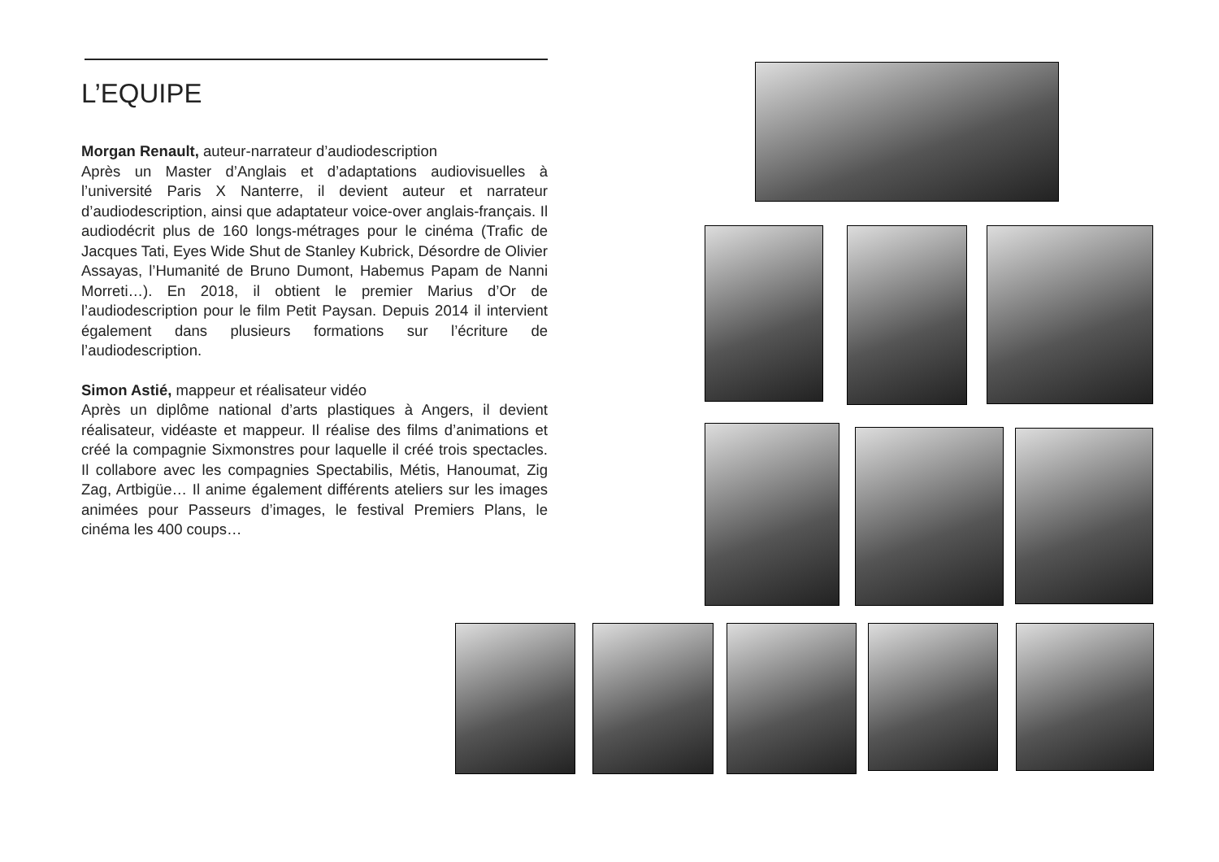L’EQUIPE
Morgan Renault, auteur-narrateur d’audiodescription
Après un Master d’Anglais et d’adaptations audiovisuelles à l’université Paris X Nanterre, il devient auteur et narrateur d’audiodescription, ainsi que adaptateur voice-over anglais-français. Il audiodécrit plus de 160 longs-métrages pour le cinéma (Trafic de Jacques Tati, Eyes Wide Shut de Stanley Kubrick, Désordre de Olivier Assayas, l’Humanité de Bruno Dumont, Habemus Papam de Nanni Morreti…). En 2018, il obtient le premier Marius d’Or de l’audiodescription pour le film Petit Paysan. Depuis 2014 il intervient également dans plusieurs formations sur l’écriture de l’audiodescription.
Simon Astié, mappeur et réalisateur vidéo
Après un diplôme national d’arts plastiques à Angers, il devient réalisateur, vidéaste et mappeur. Il réalise des films d’animations et créé la compagnie Sixmonstres pour laquelle il créé trois spectacles. Il collabore avec les compagnies Spectabilis, Métis, Hanoumat, Zig Zag, Artbigüe… Il anime également différents ateliers sur les images animées pour Passeurs d’images, le festival Premiers Plans, le cinéma les 400 coups…